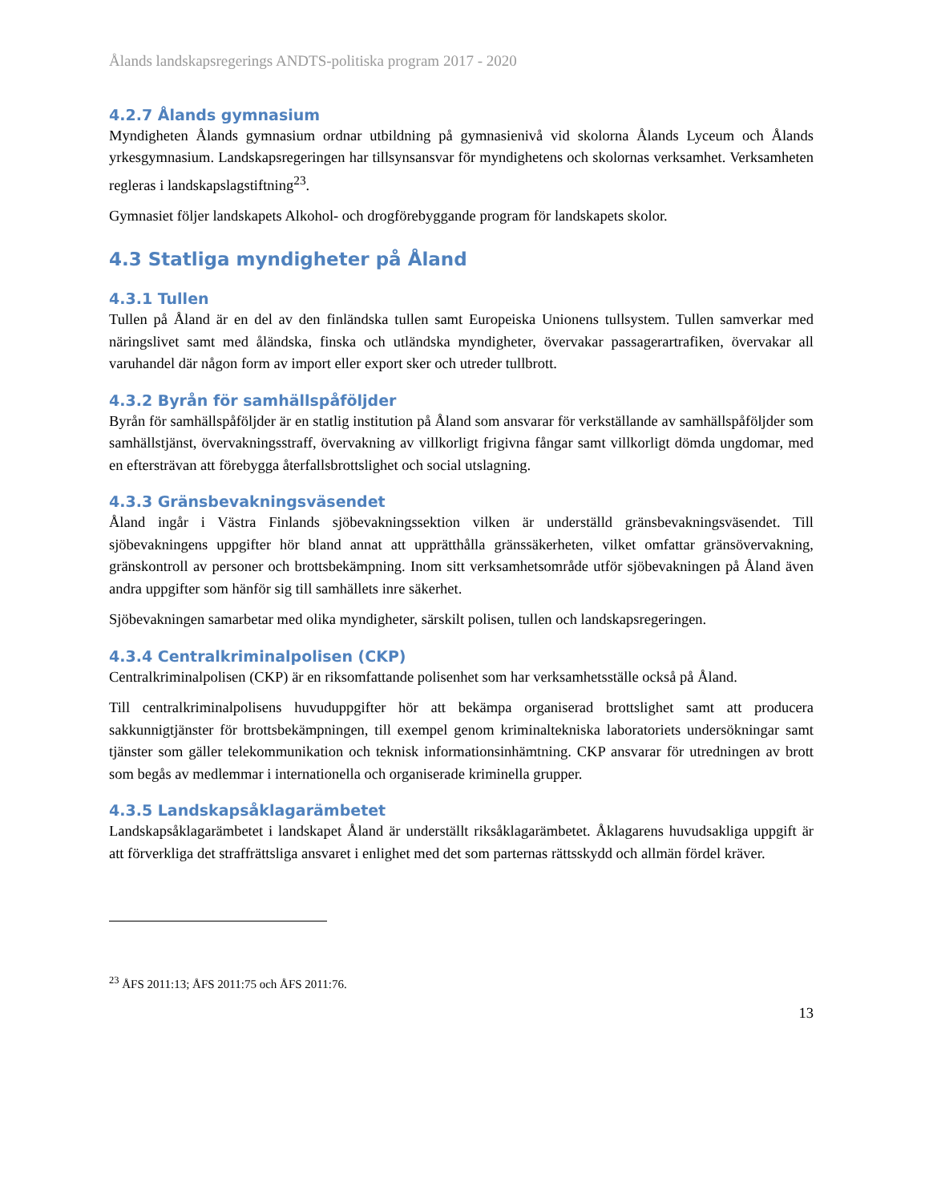Ålands landskapsregerings ANDTS-politiska program 2017 - 2020
4.2.7 Ålands gymnasium
Myndigheten Ålands gymnasium ordnar utbildning på gymnasienivå vid skolorna Ålands Lyceum och Ålands yrkesgymnasium. Landskapsregeringen har tillsynsansvar för myndighetens och skolornas verksamhet. Verksamheten regleras i landskapslagstiftning<sup>23</sup>.
Gymnasiet följer landskapets Alkohol- och drogförebyggande program för landskapets skolor.
4.3 Statliga myndigheter på Åland
4.3.1 Tullen
Tullen på Åland är en del av den finländska tullen samt Europeiska Unionens tullsystem. Tullen samverkar med näringslivet samt med åländska, finska och utländska myndigheter, övervakar passagerartrafiken, övervakar all varuhandel där någon form av import eller export sker och utreder tullbrott.
4.3.2 Byrån för samhällspåföljder
Byrån för samhällspåföljder är en statlig institution på Åland som ansvarar för verkställande av samhällspåföljder som samhällstjänst, övervakningsstraff, övervakning av villkorligt frigivna fångar samt villkorligt dömda ungdomar, med en eftersträvan att förebygga återfallsbrottslighet och social utslagning.
4.3.3 Gränsbevakningsväsendet
Åland ingår i Västra Finlands sjöbevakningssektion vilken är underställd gränsbevakningsväsendet. Till sjöbevakningens uppgifter hör bland annat att upprätthålla gränssäkerheten, vilket omfattar gränsövervakning, gränskontroll av personer och brottsbekämpning. Inom sitt verksamhetsområde utför sjöbevakningen på Åland även andra uppgifter som hänför sig till samhällets inre säkerhet.
Sjöbevakningen samarbetar med olika myndigheter, särskilt polisen, tullen och landskapsregeringen.
4.3.4 Centralkriminalpolisen (CKP)
Centralkriminalpolisen (CKP) är en riksomfattande polisenhet som har verksamhetsställe också på Åland.
Till centralkriminalpolisens huvuduppgifter hör att bekämpa organiserad brottslighet samt att producera sakkunnigtjänster för brottsbekämpningen, till exempel genom kriminaltekniska laboratoriets undersökningar samt tjänster som gäller telekommunikation och teknisk informationsinhämtning. CKP ansvarar för utredningen av brott som begås av medlemmar i internationella och organiserade kriminella grupper.
4.3.5 Landskapsåklagarämbetet
Landskapsåklagarämbetet i landskapet Åland är underställt riksåklagarämbetet. Åklagarens huvudsakliga uppgift är att förverkliga det straffrättsliga ansvaret i enlighet med det som parternas rättsskydd och allmän fördel kräver.
<sup>23</sup> ÅFS 2011:13; ÅFS 2011:75 och ÅFS 2011:76.
13